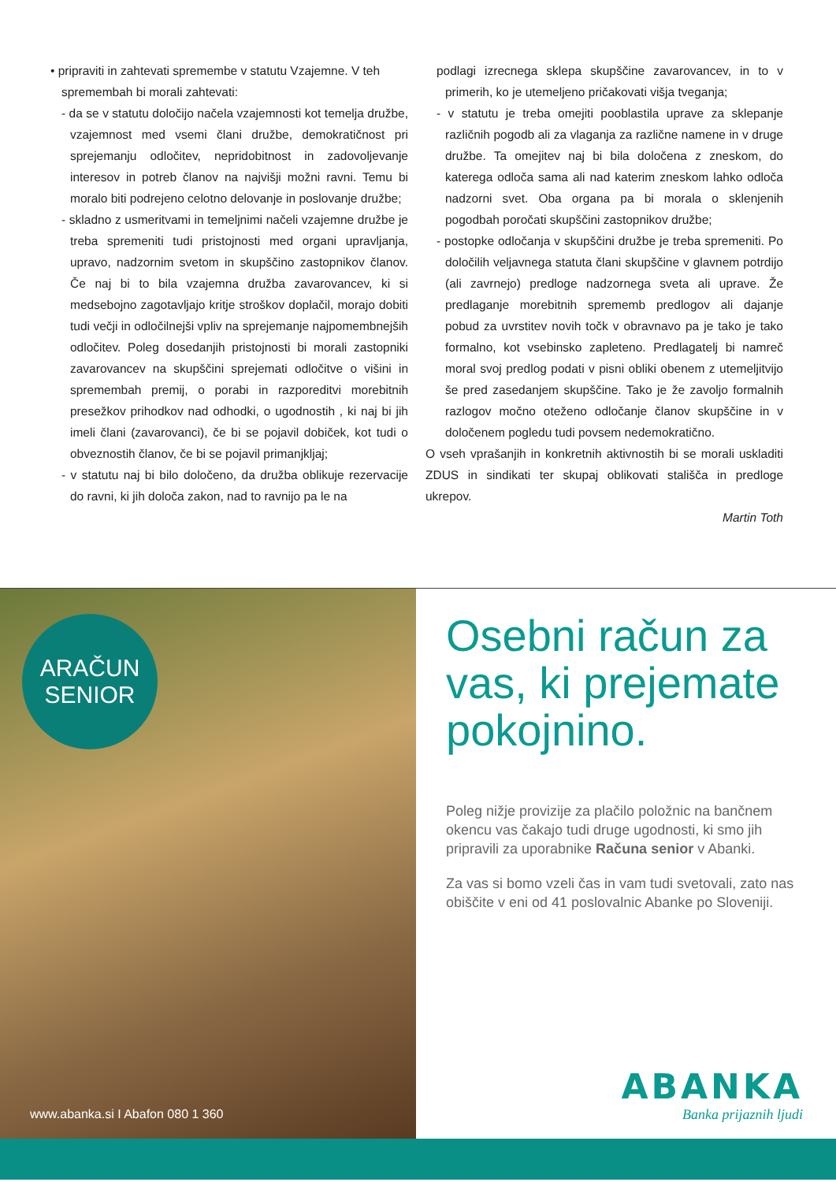• pripraviti in zahtevati spremembe v statutu Vzajemne. V teh
spremembah bi morali zahtevati:
- da se v statutu določijo načela vzajemnosti kot temelja družbe, vzajemnost med vsemi člani družbe, demokratičnost pri sprejemanju odločitev, nepridobitnost in zadovoljevanje interesov in potreb članov na najvišji možni ravni. Temu bi moralo biti podrejeno celotno delovanje in poslovanje družbe;
- skladno z usmeritvami in temeljnimi načeli vzajemne družbe je treba spremeniti tudi pristojnosti med organi upravljanja, upravo, nadzornim svetom in skupščino zastopnikov članov. Če naj bi to bila vzajemna družba zavarovancev, ki si medsebojno zagotavljajo kritje stroškov doplačil, morajo dobiti tudi večji in odločilnejši vpliv na sprejemanje najpomembnejših odločitev. Poleg dosedanjih pristojnosti bi morali zastopniki zavarovancev na skupščini sprejemati odločitve o višini in spremembah premij, o porabi in razporeditvi morebitnih presežkov prihodkov nad odhodki, o ugodnostih , ki naj bi jih imeli člani (zavarovanci), če bi se pojavil dobiček, kot tudi o obveznostih članov, če bi se pojavil primanjkljaj;
- v statutu naj bi bilo določeno, da družba oblikuje rezervacije do ravni, ki jih določa zakon, nad to ravnijo pa le na
podlagi izrecnega sklepa skupščine zavarovancev, in to v primerih, ko je utemeljeno pričakovati višja tveganja;
- v statutu je treba omejiti pooblastila uprave za sklepanje različnih pogodb ali za vlaganja za različne namene in v druge družbe. Ta omejitev naj bi bila določena z zneskom, do katerega odloča sama ali nad katerim zneskom lahko odloča nadzorni svet. Oba organa pa bi morala o sklenjenih pogodbah poročati skupščini zastopnikov družbe;
- postopke odločanja v skupščini družbe je treba spremeniti. Po določilih veljavnega statuta člani skupščine v glavnem potrdijo (ali zavrnejo) predloge nadzornega sveta ali uprave. Že predlaganje morebitnih sprememb predlogov ali dajanje pobud za uvrstitev novih točk v obravnavo pa je tako je tako formalno, kot vsebinsko zapleteno. Predlagatelj bi namreč moral svoj predlog podati v pisni obliki obenem z utemeljitvijo še pred zasedanjem skupščine. Tako je že zavoljo formalnih razlogov močno oteženo odločanje članov skupščine in v določenem pogledu tudi povsem nedemokratično.
O vseh vprašanjih in konkretnih aktivnostih bi se morali uskladiti ZDUS in sindikati ter skupaj oblikovati stališča in predloge ukrepov.
Martin Toth
ARAČUN
SENIOR
www.abanka.si I Abafon 080 1 360
Osebni račun za vas, ki prejemate pokojnino.
Poleg nižje provizije za plačilo položnic na bančnem okencu vas čakajo tudi druge ugodnosti, ki smo jih pripravili za uporabnike Računa senior v Abanki.
Za vas si bomo vzeli čas in vam tudi svetovali, zato nas obiščite v eni od 41 poslovalnic Abanke po Sloveniji.
ABANKA
Banka prijaznih ljudi